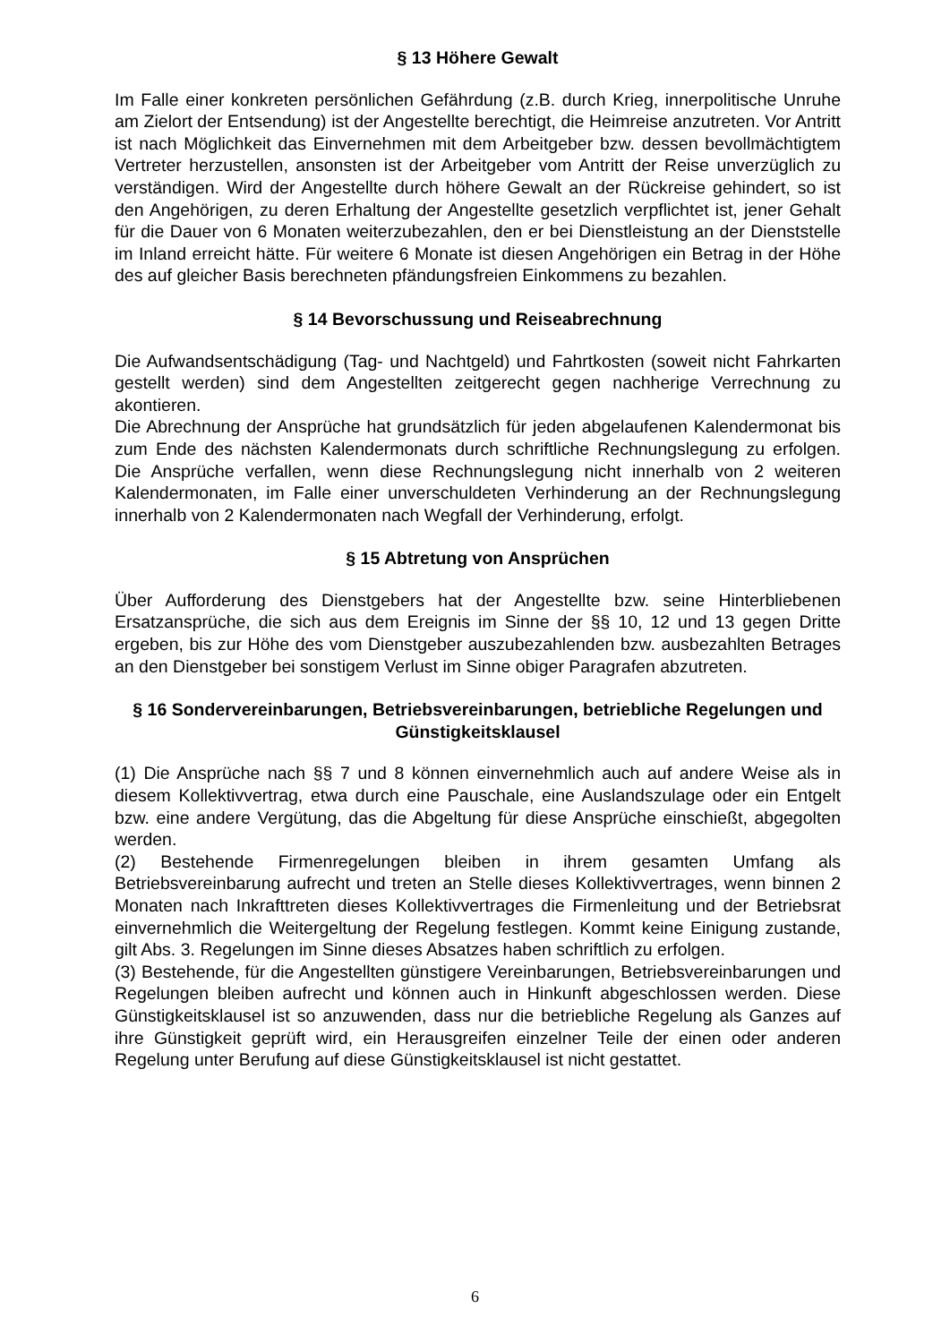§ 13 Höhere Gewalt
Im Falle einer konkreten persönlichen Gefährdung (z.B. durch Krieg, innerpolitische Unruhe am Zielort der Entsendung) ist der Angestellte berechtigt, die Heimreise anzutreten. Vor Antritt ist nach Möglichkeit das Einvernehmen mit dem Arbeitgeber bzw. dessen bevollmächtigtem Vertreter herzustellen, ansonsten ist der Arbeitgeber vom Antritt der Reise unverzüglich zu verständigen. Wird der Angestellte durch höhere Gewalt an der Rückreise gehindert, so ist den Angehörigen, zu deren Erhaltung der Angestellte gesetzlich verpflichtet ist, jener Gehalt für die Dauer von 6 Monaten weiterzubezahlen, den er bei Dienstleistung an der Dienststelle im Inland erreicht hätte. Für weitere 6 Monate ist diesen Angehörigen ein Betrag in der Höhe des auf gleicher Basis berechneten pfändungsfreien Einkommens zu bezahlen.
§ 14 Bevorschussung und Reiseabrechnung
Die Aufwandsentschädigung (Tag- und Nachtgeld) und Fahrtkosten (soweit nicht Fahrkarten gestellt werden) sind dem Angestellten zeitgerecht gegen nachherige Verrechnung zu akontieren.
Die Abrechnung der Ansprüche hat grundsätzlich für jeden abgelaufenen Kalendermonat bis zum Ende des nächsten Kalendermonats durch schriftliche Rechnungslegung zu erfolgen. Die Ansprüche verfallen, wenn diese Rechnungslegung nicht innerhalb von 2 weiteren Kalendermonaten, im Falle einer unverschuldeten Verhinderung an der Rechnungslegung innerhalb von 2 Kalendermonaten nach Wegfall der Verhinderung, erfolgt.
§ 15 Abtretung von Ansprüchen
Über Aufforderung des Dienstgebers hat der Angestellte bzw. seine Hinterbliebenen Ersatzansprüche, die sich aus dem Ereignis im Sinne der §§ 10, 12 und 13 gegen Dritte ergeben, bis zur Höhe des vom Dienstgeber auszubezahlenden bzw. ausbezahlten Betrages an den Dienstgeber bei sonstigem Verlust im Sinne obiger Paragrafen abzutreten.
§ 16 Sondervereinbarungen, Betriebsvereinbarungen, betriebliche Regelungen und Günstigkeitsklausel
(1) Die Ansprüche nach §§ 7 und 8 können einvernehmlich auch auf andere Weise als in diesem Kollektivvertrag, etwa durch eine Pauschale, eine Auslandszulage oder ein Entgelt bzw. eine andere Vergütung, das die Abgeltung für diese Ansprüche einschießt, abgegolten werden.
(2) Bestehende Firmenregelungen bleiben in ihrem gesamten Umfang als Betriebsvereinbarung aufrecht und treten an Stelle dieses Kollektivvertrages, wenn binnen 2 Monaten nach Inkrafttreten dieses Kollektivvertrages die Firmenleitung und der Betriebsrat einvernehmlich die Weitergeltung der Regelung festlegen. Kommt keine Einigung zustande, gilt Abs. 3. Regelungen im Sinne dieses Absatzes haben schriftlich zu erfolgen.
(3) Bestehende, für die Angestellten günstigere Vereinbarungen, Betriebsvereinbarungen und Regelungen bleiben aufrecht und können auch in Hinkunft abgeschlossen werden. Diese Günstigkeitsklausel ist so anzuwenden, dass nur die betriebliche Regelung als Ganzes auf ihre Günstigkeit geprüft wird, ein Herausgreifen einzelner Teile der einen oder anderen Regelung unter Berufung auf diese Günstigkeitsklausel ist nicht gestattet.
6